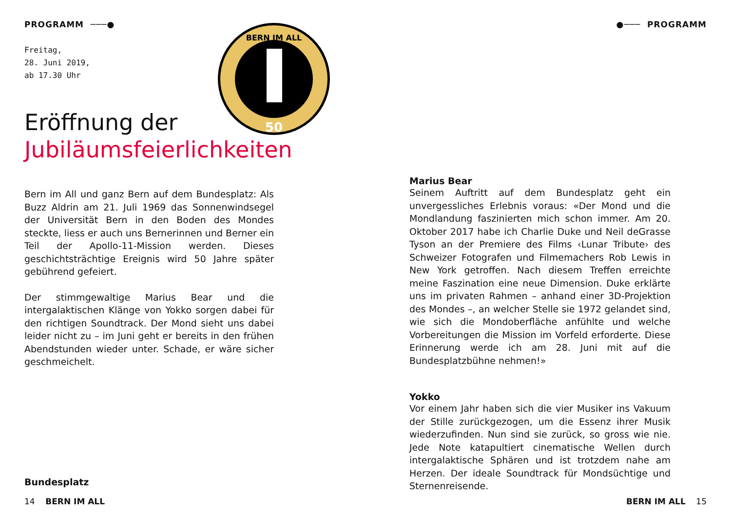PROGRAMM ───●
Freitag,
28. Juni 2019,
ab 17.30 Uhr
BERN IM ALL
50
Eröffnung der
Jubiläumsfeierlichkeiten
Bern im All und ganz Bern auf dem Bundesplatz: Als Buzz Aldrin am 21. Juli 1969 das Sonnenwindsegel der Universität Bern in den Boden des Mondes steckte, liess er auch uns Bernerinnen und Berner ein Teil der Apollo-11-Mission werden. Dieses geschichtsträchtige Ereignis wird 50 Jahre später gebührend gefeiert.
Der stimmgewaltige Marius Bear und die intergalaktischen Klänge von Yokko sorgen dabei für den richtigen Soundtrack. Der Mond sieht uns dabei leider nicht zu – im Juni geht er bereits in den frühen Abendstunden wieder unter. Schade, er wäre sicher geschmeichelt.
Bundesplatz
14 BERN IM ALL
●─── PROGRAMM
Marius Bear
Seinem Auftritt auf dem Bundesplatz geht ein unvergessliches Erlebnis voraus: «Der Mond und die Mondlandung faszinierten mich schon immer. Am 20. Oktober 2017 habe ich Charlie Duke und Neil deGrasse Tyson an der Premiere des Films ‹Lunar Tribute› des Schweizer Fotografen und Filmemachers Rob Lewis in New York getroffen. Nach diesem Treffen erreichte meine Faszination eine neue Dimension. Duke erklärte uns im privaten Rahmen – anhand einer 3D-Projektion des Mondes –, an welcher Stelle sie 1972 gelandet sind, wie sich die Mondoberfläche anfühlte und welche Vorbereitungen die Mission im Vorfeld erforderte. Diese Erinnerung werde ich am 28. Juni mit auf die Bundesplatzbühne nehmen!»
Yokko
Vor einem Jahr haben sich die vier Musiker ins Vakuum der Stille zurückgezogen, um die Essenz ihrer Musik wiederzufinden. Nun sind sie zurück, so gross wie nie. Jede Note katapultiert cinematische Wellen durch intergalaktische Sphären und ist trotzdem nahe am Herzen. Der ideale Soundtrack für Mondsüchtige und Sternenreisende.
BERN IM ALL 15